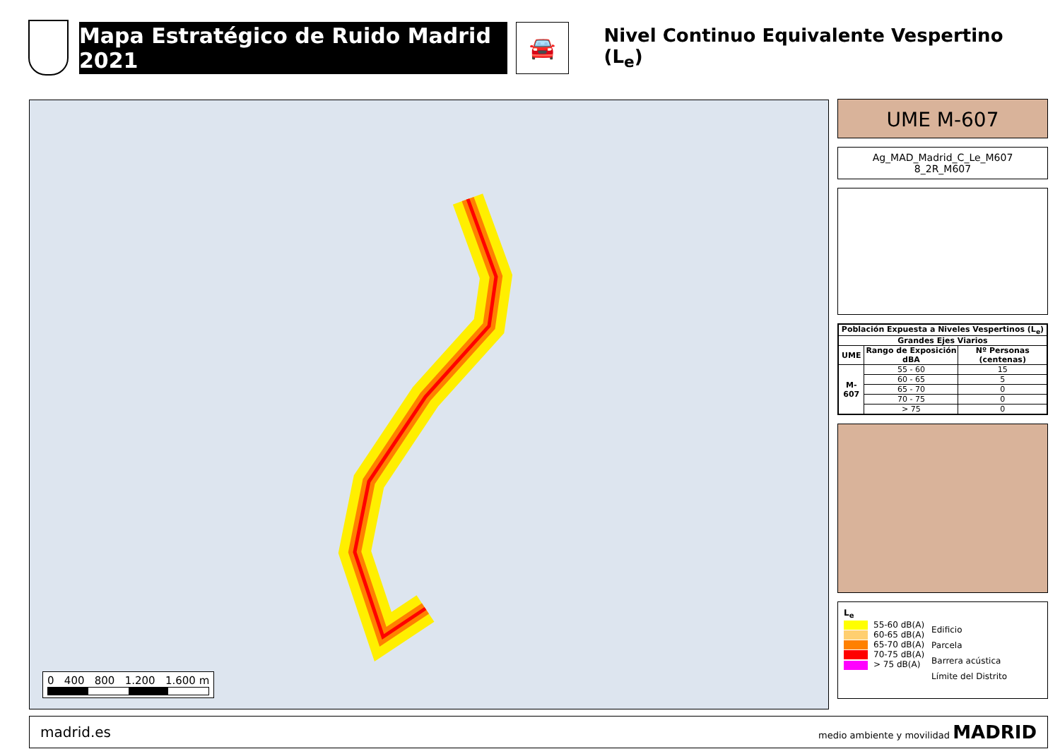Mapa Estratégico de Ruido Madrid 2021
🚘
Nivel Continuo Equivalente Vespertino (L<sub>e</sub>)
0 400 800 1.200 1.600 m
UME M-607
Ag_MAD_Madrid_C_Le_M607
8_2R_M607
| Población Expuesta a Niveles Vespertinos (L<sub>e</sub>) | | |
| --- | --- | --- |
| Grandes Ejes Viarios | | |
| UME | Rango de Exposición dBA | Nº Personas (centenas) |
| M-607 | 55 - 60 | 15 |
| | 60 - 65 | 5 |
| | 65 - 70 | 0 |
| | 70 - 75 | 0 |
| | > 75 | 0 |
L<sub>e</sub>
55-60 dB(A)
60-65 dB(A)
65-70 dB(A)
70-75 dB(A)
> 75 dB(A)
Edificio
Parcela
Barrera acústica
Límite del Distrito
madrid.es medio ambiente y movilidad MADRID